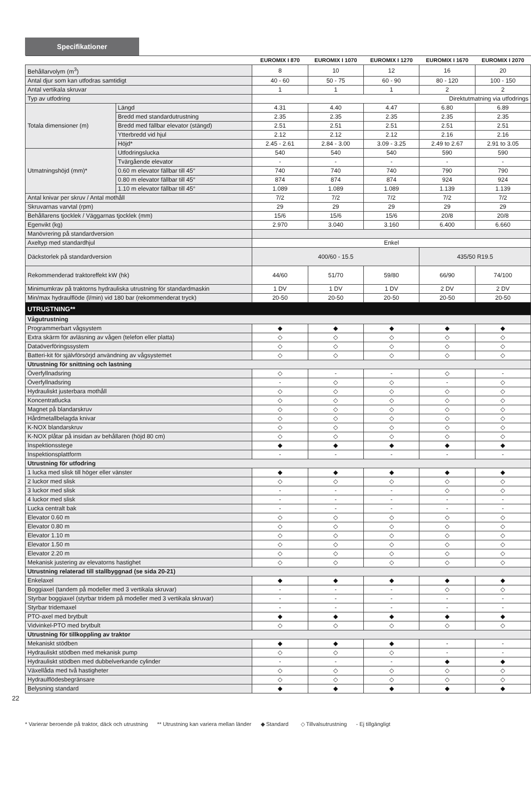Specifikationer
| | | EUROMIX I 870 | EUROMIX I 1070 | EUROMIX I 1270 | EUROMIX I 1670 | EUROMIX I 2070 |
| --- | --- | --- | --- | --- | --- | --- |
| Behållarvolym (m<sup>3</sup>) | | 8 | 10 | 12 | 16 | 20 |
| Antal djur som kan utfodras samtidigt | | 40 - 60 | 50 - 75 | 60 - 90 | 80 - 120 | 100 - 150 |
| Antal vertikala skruvar | | 1 | 1 | 1 | 2 | 2 |
| Typ av utfodring | | Direktutmatning via utfodrings | | | | |
| Totala dimensioner (m) | Längd | 4.31 | 4.40 | 4.47 | 6.80 | 6.89 |
| | Bredd med standardutrustning | 2.35 | 2.35 | 2.35 | 2.35 | 2.35 |
| | Bredd med fällbar elevator (stängd) | 2.51 | 2.51 | 2.51 | 2.51 | 2.51 |
| | Ytterbredd vid hjul | 2.12 | 2.12 | 2.12 | 2.16 | 2.16 |
| | Höjd* | 2.45 - 2.61 | 2.84 - 3.00 | 3.09 - 3.25 | 2.49 to 2.67 | 2.91 to 3.05 |
| Utmatningshöjd (mm)* | Utfodringslucka | 540 | 540 | 540 | 590 | 590 |
| | Tvärgående elevator | - | - | - | - | - |
| | 0.60 m elevator fällbar till 45° | 740 | 740 | 740 | 790 | 790 |
| | 0.80 m elevator fällbar till 45° | 874 | 874 | 874 | 924 | 924 |
| | 1.10 m elevator fällbar till 45° | 1.089 | 1.089 | 1.089 | 1.139 | 1.139 |
| Antal knivar per skruv / Antal mothåll | | 7/2 | 7/2 | 7/2 | 7/2 | 7/2 |
| Skruvarnas varvtal (rpm) | | 29 | 29 | 29 | 29 | 29 |
| Behållarens tjocklek / Väggarnas tjocklek (mm) | | 15/6 | 15/6 | 15/6 | 20/8 | 20/8 |
| Egenvikt (kg) | | 2.970 | 3.040 | 3.160 | 6.400 | 6.660 |
| Manövrering på standardversion | | | | | | |
| Axeltyp med standardhjul | | Enkel | | | | |
| Däckstorlek på standardversion | | 400/60 - 15.5 | | | 435/50 R19.5 | |
| Rekommenderad traktoreffekt kW (hk) | | 44/60 | 51/70 | 59/80 | 66/90 | 74/100 |
| Minimumkrav på traktorns hydrauliska utrustning för standardmaskin | | 1 DV | 1 DV | 1 DV | 2 DV | 2 DV |
| Min/max hydraulflöde (l/min) vid 180 bar (rekommenderat tryck) | | 20-50 | 20-50 | 20-50 | 20-50 | 20-50 |
| UTRUSTNING** | | | | | | |
| Vågutrustning | | | | | | |
| Programmerbart vågsystem | | ◆ | ◆ | ◆ | ◆ | ◆ |
| Extra skärm för avläsning av vågen (telefon eller platta) | | ◇ | ◇ | ◇ | ◇ | ◇ |
| Dataöverföringssystem | | ◇ | ◇ | ◇ | ◇ | ◇ |
| Batteri-kit för självförsörjd användning av vågsystemet | | ◇ | ◇ | ◇ | ◇ | ◇ |
| Utrustning för snittning och lastning | | | | | | |
| Överfyllnadsring | | ◇ | - | - | ◇ | - |
| Överfyllnadsring | | - | ◇ | ◇ | - | ◇ |
| Hydrauliskt justerbara mothåll | | ◇ | ◇ | ◇ | ◇ | ◇ |
| Koncentratlucka | | ◇ | ◇ | ◇ | ◇ | ◇ |
| Magnet på blandarskruv | | ◇ | ◇ | ◇ | ◇ | ◇ |
| Hårdmetallbelagda knivar | | ◇ | ◇ | ◇ | ◇ | ◇ |
| K-NOX blandarskruv | | ◇ | ◇ | ◇ | ◇ | ◇ |
| K-NOX plåtar på insidan av behållaren (höjd 80 cm) | | ◇ | ◇ | ◇ | ◇ | ◇ |
| Inspektionsstege | | ◆ | ◆ | ◆ | ◆ | ◆ |
| Inspektionsplattform | | - | - | - | - | - |
| Utrustning för utfodring | | | | | | |
| 1 lucka med slisk till höger eller vänster | | ◆ | ◆ | ◆ | ◆ | ◆ |
| 2 luckor med slisk | | ◇ | ◇ | ◇ | ◇ | ◇ |
| 3 luckor med slisk | | - | - | - | ◇ | ◇ |
| 4 luckor med slisk | | - | - | - | - | - |
| Lucka centralt bak | | - | - | - | - | - |
| Elevator 0.60 m | | ◇ | ◇ | ◇ | ◇ | ◇ |
| Elevator 0.80 m | | ◇ | ◇ | ◇ | ◇ | ◇ |
| Elevator 1.10 m | | ◇ | ◇ | ◇ | ◇ | ◇ |
| Elevator 1.50 m | | ◇ | ◇ | ◇ | ◇ | ◇ |
| Elevator 2.20 m | | ◇ | ◇ | ◇ | ◇ | ◇ |
| Mekanisk justering av elevatorns hastighet | | ◇ | ◇ | ◇ | ◇ | ◇ |
| Utrustning relaterad till stallbyggnad (se sida 20-21) | | | | | | |
| Enkelaxel | | ◆ | ◆ | ◆ | ◆ | ◆ |
| Boggiaxel (tandem på modeller med 3 vertikala skruvar) | | - | - | - | ◇ | ◇ |
| Styrbar boggiaxel (styrbar tridem på modeller med 3 vertikala skruvar) | | - | - | - | - | - |
| Styrbar tridemaxel | | - | - | - | - | - |
| PTO-axel med brytbult | | ◆ | ◆ | ◆ | ◆ | ◆ |
| Vidvinkel-PTO med brytbult | | ◇ | ◇ | ◇ | ◇ | ◇ |
| Utrustning för tillkoppling av traktor | | | | | | |
| Mekaniskt stödben | | ◆ | ◆ | ◆ | - | - |
| Hydrauliskt stödben med mekanisk pump | | ◇ | ◇ | ◇ | - | - |
| Hydrauliskt stödben med dubbelverkande cylinder | | - | - | - | ◆ | ◆ |
| Växellåda med två hastigheter | | ◇ | ◇ | ◇ | ◇ | ◇ |
| Hydraulflödesbegränsare | | ◇ | ◇ | ◇ | ◇ | ◇ |
| Belysning standard | | ◆ | ◆ | ◆ | ◆ | ◆ |
22
* Varierar beroende på traktor, däck och utrustning ** Utrustning kan variera mellan länder ◆ Standard ◇ Tillvalsutrustning - Ej tillgängligt